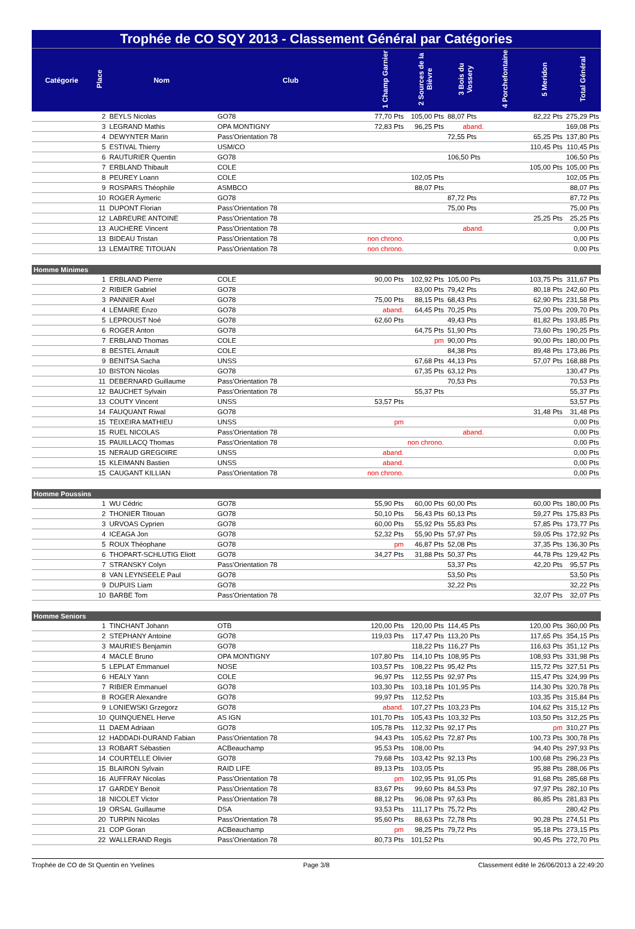| Trophée de CO SQY 2013 - Classement Général par Catégories | | | | | | | | | |
| Catégorie | Place | Nom | Club | 1 Champ Garnier | 2 Sources de la Bièvre | 3 Bois du Vossery | 4 Porchefontaine | 5 Meridon | Total Général |
| | 2 | BEYLS Nicolas | GO78 | 77,70 Pts | 105,00 Pts | 88,07 Pts | | 82,22 Pts | 275,29 Pts |
| | 3 | LEGRAND Mathis | OPA MONTIGNY | 72,83 Pts | 96,25 Pts | aband. | | | 169,08 Pts |
| | 4 | DEWYNTER Marin | Pass'Orientation 78 | | | 72,55 Pts | | 65,25 Pts | 137,80 Pts |
| | 5 | ESTIVAL Thierry | USM/CO | | | | | 110,45 Pts | 110,45 Pts |
| | 6 | RAUTURIER Quentin | GO78 | | | 106,50 Pts | | | 106,50 Pts |
| | 7 | ERBLAND Thibault | COLE | | | | | 105,00 Pts | 105,00 Pts |
| | 8 | PEUREY Loann | COLE | | 102,05 Pts | | | | 102,05 Pts |
| | 9 | ROSPARS Théophile | ASMBCO | | 88,07 Pts | | | | 88,07 Pts |
| | 10 | ROGER Aymeric | GO78 | | | 87,72 Pts | | | 87,72 Pts |
| | 11 | DUPONT Florian | Pass'Orientation 78 | | | 75,00 Pts | | | 75,00 Pts |
| | 12 | LABREURE ANTOINE | Pass'Orientation 78 | | | | | 25,25 Pts | 25,25 Pts |
| | 13 | AUCHERE Vincent | Pass'Orientation 78 | | | aband. | | | 0,00 Pts |
| | 13 | BIDEAU Tristan | Pass'Orientation 78 | non chrono. | | | | | 0,00 Pts |
| | 13 | LEMAITRE TITOUAN | Pass'Orientation 78 | non chrono. | | | | | 0,00 Pts |
| Homme Minimes | | | | | | | | | |
| | 1 | ERBLAND Pierre | COLE | 90,00 Pts | 102,92 Pts | 105,00 Pts | | 103,75 Pts | 311,67 Pts |
| | 2 | RIBIER Gabriel | GO78 | | 83,00 Pts | 79,42 Pts | | 80,18 Pts | 242,60 Pts |
| | 3 | PANNIER Axel | GO78 | 75,00 Pts | 88,15 Pts | 68,43 Pts | | 62,90 Pts | 231,58 Pts |
| | 4 | LEMAIRE Enzo | GO78 | aband. | 64,45 Pts | 70,25 Pts | | 75,00 Pts | 209,70 Pts |
| | 5 | LEPROUST Noé | GO78 | 62,60 Pts | | 49,43 Pts | | 81,82 Pts | 193,85 Pts |
| | 6 | ROGER Anton | GO78 | | 64,75 Pts | 51,90 Pts | | 73,60 Pts | 190,25 Pts |
| | 7 | ERBLAND Thomas | COLE | | pm | 90,00 Pts | | 90,00 Pts | 180,00 Pts |
| | 8 | BESTEL Arnault | COLE | | | 84,38 Pts | | 89,48 Pts | 173,86 Pts |
| | 9 | BENITSA Sacha | UNSS | | 67,68 Pts | 44,13 Pts | | 57,07 Pts | 168,88 Pts |
| | 10 | BISTON Nicolas | GO78 | | 67,35 Pts | 63,12 Pts | | | 130,47 Pts |
| | 11 | DEBERNARD Guillaume | Pass'Orientation 78 | | | 70,53 Pts | | | 70,53 Pts |
| | 12 | BAUCHET Sylvain | Pass'Orientation 78 | | 55,37 Pts | | | | 55,37 Pts |
| | 13 | COUTY Vincent | UNSS | 53,57 Pts | | | | | 53,57 Pts |
| | 14 | FAUQUANT Riwal | GO78 | | | | | 31,48 Pts | 31,48 Pts |
| | 15 | TEIXEIRA MATHIEU | UNSS | pm | | | | | 0,00 Pts |
| | 15 | RUEL NICOLAS | Pass'Orientation 78 | | | aband. | | | 0,00 Pts |
| | 15 | PAUILLACQ Thomas | Pass'Orientation 78 | | non chrono. | | | | 0,00 Pts |
| | 15 | NERAUD GREGOIRE | UNSS | aband. | | | | | 0,00 Pts |
| | 15 | KLEIMANN Bastien | UNSS | aband. | | | | | 0,00 Pts |
| | 15 | CAUGANT KILLIAN | Pass'Orientation 78 | non chrono. | | | | | 0,00 Pts |
| Homme Poussins | | | | | | | | | |
| | 1 | WU Cédric | GO78 | 55,90 Pts | 60,00 Pts | 60,00 Pts | | 60,00 Pts | 180,00 Pts |
| | 2 | THONIER Titouan | GO78 | 50,10 Pts | 56,43 Pts | 60,13 Pts | | 59,27 Pts | 175,83 Pts |
| | 3 | URVOAS Cyprien | GO78 | 60,00 Pts | 55,92 Pts | 55,83 Pts | | 57,85 Pts | 173,77 Pts |
| | 4 | ICEAGA Jon | GO78 | 52,32 Pts | 55,90 Pts | 57,97 Pts | | 59,05 Pts | 172,92 Pts |
| | 5 | ROUX Théophane | GO78 | pm | 46,87 Pts | 52,08 Pts | | 37,35 Pts | 136,30 Pts |
| | 6 | THOPART-SCHLUTIG Eliott | GO78 | 34,27 Pts | 31,88 Pts | 50,37 Pts | | 44,78 Pts | 129,42 Pts |
| | 7 | STRANSKY Colyn | Pass'Orientation 78 | | | 53,37 Pts | | 42,20 Pts | 95,57 Pts |
| | 8 | VAN LEYNSEELE Paul | GO78 | | | 53,50 Pts | | | 53,50 Pts |
| | 9 | DUPUIS Liam | GO78 | | | 32,22 Pts | | | 32,22 Pts |
| | 10 | BARBE Tom | Pass'Orientation 78 | | | | | 32,07 Pts | 32,07 Pts |
| Homme Seniors | | | | | | | | | |
| | 1 | TINCHANT Johann | OTB | 120,00 Pts | 120,00 Pts | 114,45 Pts | | 120,00 Pts | 360,00 Pts |
| | 2 | STEPHANY Antoine | GO78 | 119,03 Pts | 117,47 Pts | 113,20 Pts | | 117,65 Pts | 354,15 Pts |
| | 3 | MAURIES Benjamin | GO78 | | 118,22 Pts | 116,27 Pts | | 116,63 Pts | 351,12 Pts |
| | 4 | MACLE Bruno | OPA MONTIGNY | 107,80 Pts | 114,10 Pts | 108,95 Pts | | 108,93 Pts | 331,98 Pts |
| | 5 | LEPLAT Emmanuel | NOSE | 103,57 Pts | 108,22 Pts | 95,42 Pts | | 115,72 Pts | 327,51 Pts |
| | 6 | HEALY Yann | COLE | 96,97 Pts | 112,55 Pts | 92,97 Pts | | 115,47 Pts | 324,99 Pts |
| | 7 | RIBIER Emmanuel | GO78 | 103,30 Pts | 103,18 Pts | 101,95 Pts | | 114,30 Pts | 320,78 Pts |
| | 8 | ROGER Alexandre | GO78 | 99,97 Pts | 112,52 Pts | | | 103,35 Pts | 315,84 Pts |
| | 9 | LONIEWSKI Grzegorz | GO78 | aband. | 107,27 Pts | 103,23 Pts | | 104,62 Pts | 315,12 Pts |
| | 10 | QUINQUENEL Herve | AS IGN | 101,70 Pts | 105,43 Pts | 103,32 Pts | | 103,50 Pts | 312,25 Pts |
| | 11 | DAEM Adriaan | GO78 | 105,78 Pts | 112,32 Pts | 92,17 Pts | | pm | 310,27 Pts |
| | 12 | HADDADI-DURAND Fabian | Pass'Orientation 78 | 94,43 Pts | 105,62 Pts | 72,87 Pts | | 100,73 Pts | 300,78 Pts |
| | 13 | ROBART Sébastien | ACBeauchamp | 95,53 Pts | 108,00 Pts | | | 94,40 Pts | 297,93 Pts |
| | 14 | COURTELLE Olivier | GO78 | 79,68 Pts | 103,42 Pts | 92,13 Pts | | 100,68 Pts | 296,23 Pts |
| | 15 | BLAIRON Sylvain | RAID LIFE | 89,13 Pts | 103,05 Pts | | | 95,88 Pts | 288,06 Pts |
| | 16 | AUFFRAY Nicolas | Pass'Orientation 78 | pm | 102,95 Pts | 91,05 Pts | | 91,68 Pts | 285,68 Pts |
| | 17 | GARDEY Benoit | Pass'Orientation 78 | 83,67 Pts | 99,60 Pts | 84,53 Pts | | 97,97 Pts | 282,10 Pts |
| | 18 | NICOLET Victor | Pass'Orientation 78 | 88,12 Pts | 96,08 Pts | 97,63 Pts | | 86,85 Pts | 281,83 Pts |
| | 19 | ORSAL Guillaume | DSA | 93,53 Pts | 111,17 Pts | 75,72 Pts | | | 280,42 Pts |
| | 20 | TURPIN Nicolas | Pass'Orientation 78 | 95,60 Pts | 88,63 Pts | 72,78 Pts | | 90,28 Pts | 274,51 Pts |
| | 21 | COP Goran | ACBeauchamp | pm | 98,25 Pts | 79,72 Pts | | 95,18 Pts | 273,15 Pts |
| | 22 | WALLERAND Regis | Pass'Orientation 78 | 80,73 Pts | 101,52 Pts | | | 90,45 Pts | 272,70 Pts |
Trophée de CO de St Quentin en Yvelines Page 3/8 Classement édité le 26/06/2013 à 22:49:20